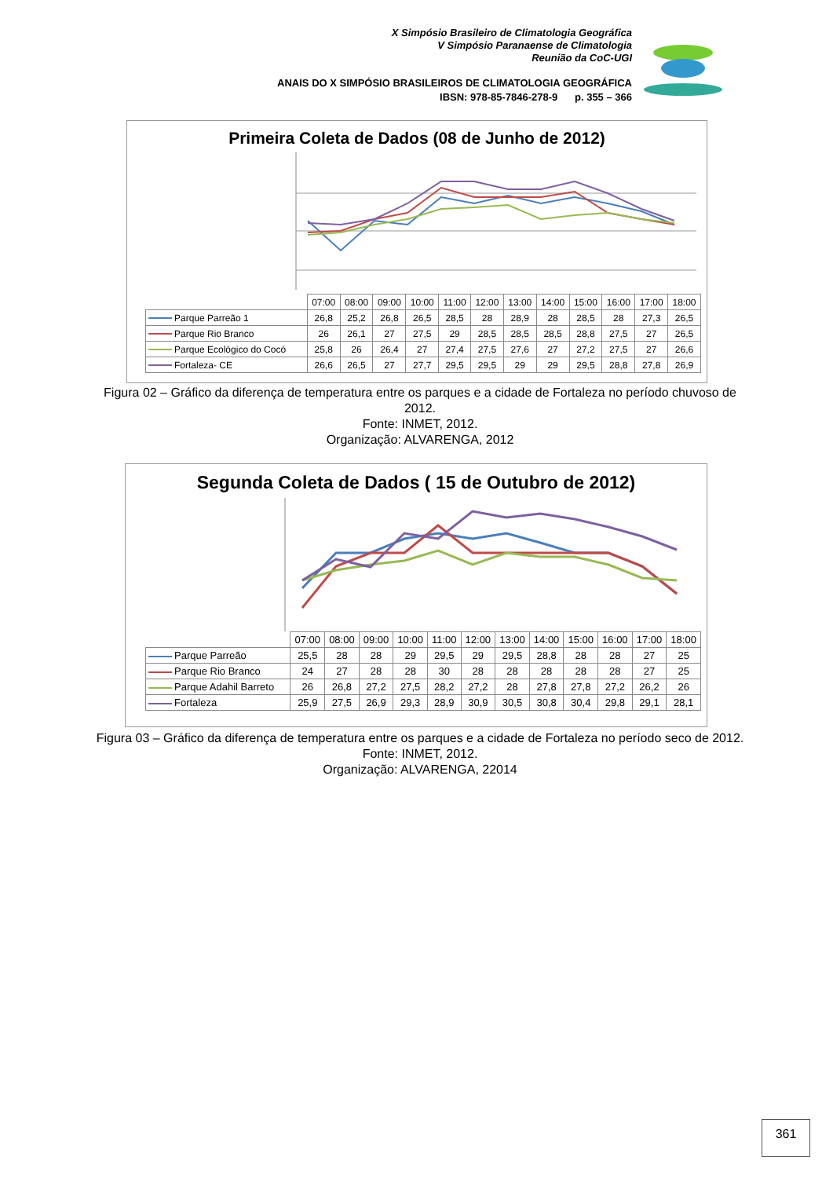X Simpósio Brasileiro de Climatologia Geográfica
V Simpósio Paranaense de Climatologia
Reunião da CoC-UGI
ANAIS DO X SIMPÓSIO BRASILEIROS DE CLIMATOLOGIA GEOGRÁFICA
IBSN: 978-85-7846-278-9 p. 355 – 366
Primeira Coleta de Dados (08 de Junho de 2012)
| | 07:00 | 08:00 | 09:00 | 10:00 | 11:00 | 12:00 | 13:00 | 14:00 | 15:00 | 16:00 | 17:00 | 18:00 |
| Parque Parreão 1 | 26,8 | 25,2 | 26,8 | 26,5 | 28,5 | 28 | 28,9 | 28 | 28,5 | 28 | 27,3 | 26,5 |
| Parque Rio Branco | 26 | 26,1 | 27 | 27,5 | 29 | 28,5 | 28,5 | 28,5 | 28,8 | 27,5 | 27 | 26,5 |
| Parque Ecológico do Cocó | 25,8 | 26 | 26,4 | 27 | 27,4 | 27,5 | 27,6 | 27 | 27,2 | 27,5 | 27 | 26,6 |
| Fortaleza- CE | 26,6 | 26,5 | 27 | 27,7 | 29,5 | 29,5 | 29 | 29 | 29,5 | 28,8 | 27,8 | 26,9 |
Figura 02 – Gráfico da diferença de temperatura entre os parques e a cidade de Fortaleza no período chuvoso de 2012.
Fonte: INMET, 2012.
Organização: ALVARENGA, 2012
Segunda Coleta de Dados ( 15 de Outubro de 2012)
| | 07:00 | 08:00 | 09:00 | 10:00 | 11:00 | 12:00 | 13:00 | 14:00 | 15:00 | 16:00 | 17:00 | 18:00 |
| Parque Parreão | 25,5 | 28 | 28 | 29 | 29,5 | 29 | 29,5 | 28,8 | 28 | 28 | 27 | 25 |
| Parque Rio Branco | 24 | 27 | 28 | 28 | 30 | 28 | 28 | 28 | 28 | 28 | 27 | 25 |
| Parque Adahil Barreto | 26 | 26,8 | 27,2 | 27,5 | 28,2 | 27,2 | 28 | 27,8 | 27,8 | 27,2 | 26,2 | 26 |
| Fortaleza | 25,9 | 27,5 | 26,9 | 29,3 | 28,9 | 30,9 | 30,5 | 30,8 | 30,4 | 29,8 | 29,1 | 28,1 |
Figura 03 – Gráfico da diferença de temperatura entre os parques e a cidade de Fortaleza no período seco de 2012.
Fonte: INMET, 2012.
Organização: ALVARENGA, 22014
361